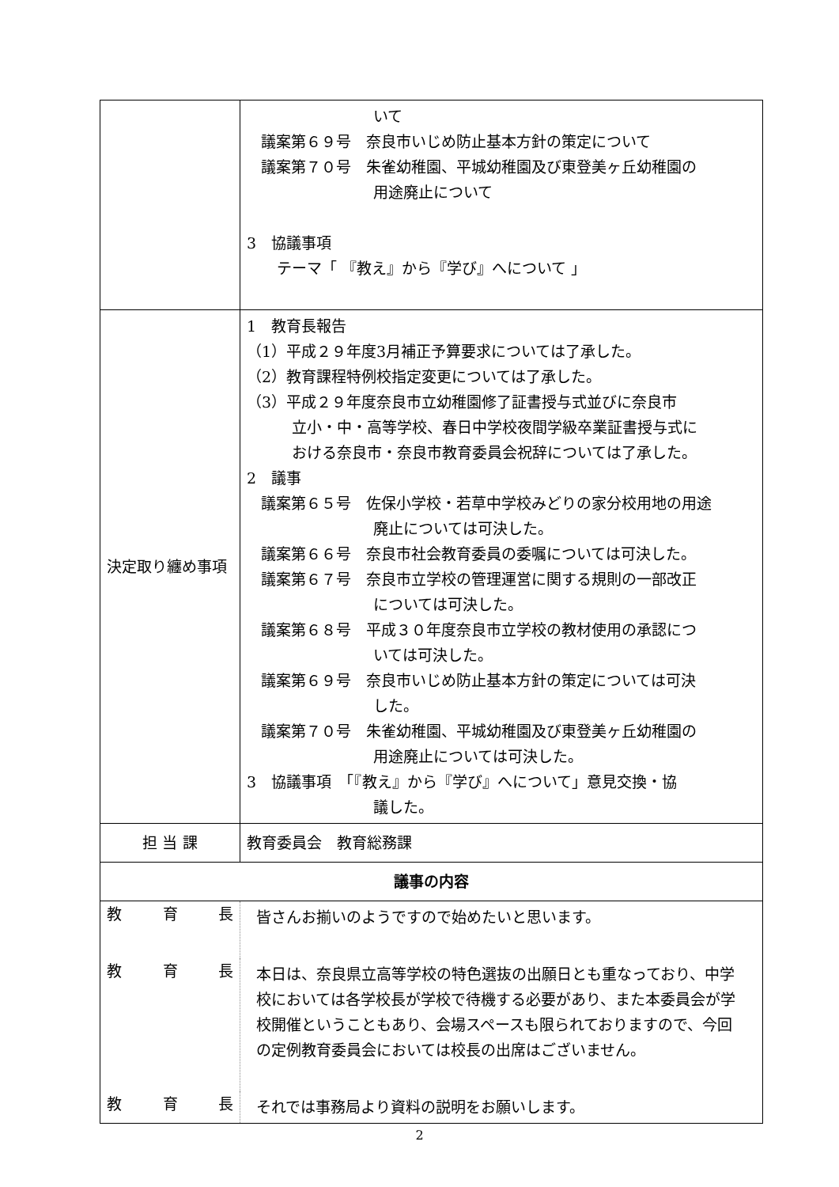| | いて 議案第６９号 奈良市いじめ防止基本方針の策定について 議案第７０号 朱雀幼稚園、平城幼稚園及び東登美ヶ丘幼稚園の 用途廃止について 3 協議事項 テーマ「 『教え』から『学び』へについて 」 |
| 決定取り纏め事項 | 1 教育長報告 （1）平成２９年度3月補正予算要求については了承した。 （2）教育課程特例校指定変更については了承した。 （3）平成２９年度奈良市立幼稚園修了証書授与式並びに奈良市 立小・中・高等学校、春日中学校夜間学級卒業証書授与式に おける奈良市・奈良市教育委員会祝辞については了承した。 2 議事 議案第６５号 佐保小学校・若草中学校みどりの家分校用地の用途 廃止については可決した。 議案第６６号 奈良市社会教育委員の委嘱については可決した。 議案第６７号 奈良市立学校の管理運営に関する規則の一部改正 については可決した。 議案第６８号 平成３０年度奈良市立学校の教材使用の承認につ いては可決した。 議案第６９号 奈良市いじめ防止基本方針の策定については可決 した。 議案第７０号 朱雀幼稚園、平城幼稚園及び東登美ヶ丘幼稚園の 用途廃止については可決した。 3 協議事項 「『教え』から『学び』へについて」意見交換・協 議した。 |
| 担 当 課 | 教育委員会 教育総務課 |
| 議事の内容 | |
| 教 育 長 皆さんお揃いのようですので始めたいと思います。 教 育 長 本日は、奈良県立高等学校の特色選抜の出願日とも重なっており、中学校においては各学校長が学校で待機する必要があり、また本委員会が学校開催ということもあり、会場スペースも限られておりますので、今回の定例教育委員会においては校長の出席はございません。 教 育 長 それでは事務局より資料の説明をお願いします。 | |
2